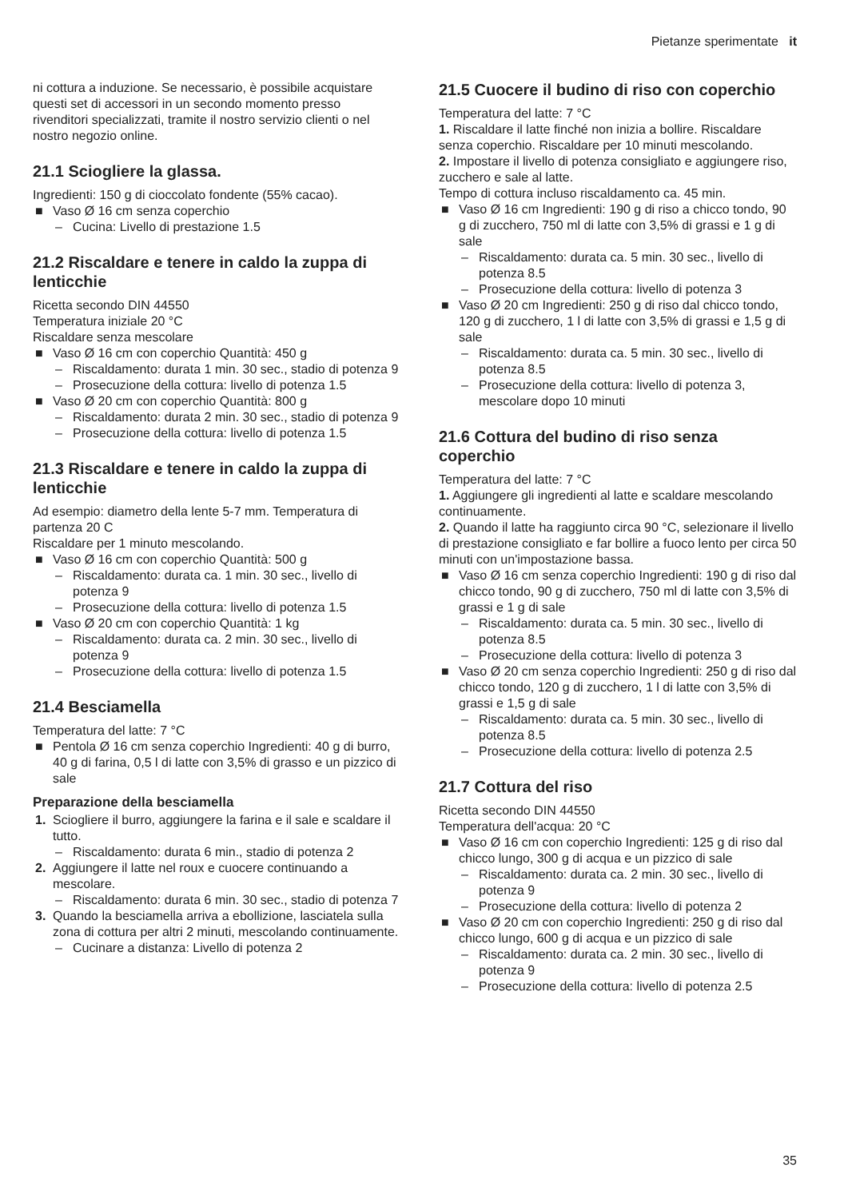Pietanze sperimentate it
ni cottura a induzione. Se necessario, è possibile acquistare questi set di accessori in un secondo momento presso rivenditori specializzati, tramite il nostro servizio clienti o nel nostro negozio online.
21.1 Sciogliere la glassa.
Ingredienti: 150 g di cioccolato fondente (55% cacao).
■ Vaso Ø 16 cm senza coperchio
– Cucina: Livello di prestazione 1.5
21.2 Riscaldare e tenere in caldo la zuppa di lenticchie
Ricetta secondo DIN 44550
Temperatura iniziale 20 °C
Riscaldare senza mescolare
■ Vaso Ø 16 cm con coperchio Quantità: 450 g
– Riscaldamento: durata 1 min. 30 sec., stadio di potenza 9
– Prosecuzione della cottura: livello di potenza 1.5
■ Vaso Ø 20 cm con coperchio Quantità: 800 g
– Riscaldamento: durata 2 min. 30 sec., stadio di potenza 9
– Prosecuzione della cottura: livello di potenza 1.5
21.3 Riscaldare e tenere in caldo la zuppa di lenticchie
Ad esempio: diametro della lente 5-7 mm. Temperatura di partenza 20 C
Riscaldare per 1 minuto mescolando.
■ Vaso Ø 16 cm con coperchio Quantità: 500 g
– Riscaldamento: durata ca. 1 min. 30 sec., livello di potenza 9
– Prosecuzione della cottura: livello di potenza 1.5
■ Vaso Ø 20 cm con coperchio Quantità: 1 kg
– Riscaldamento: durata ca. 2 min. 30 sec., livello di potenza 9
– Prosecuzione della cottura: livello di potenza 1.5
21.4 Besciamella
Temperatura del latte: 7 °C
■ Pentola Ø 16 cm senza coperchio Ingredienti: 40 g di burro, 40 g di farina, 0,5 l di latte con 3,5% di grasso e un pizzico di sale
Preparazione della besciamella
1. Sciogliere il burro, aggiungere la farina e il sale e scaldare il tutto.
– Riscaldamento: durata 6 min., stadio di potenza 2
2. Aggiungere il latte nel roux e cuocere continuando a mescolare.
– Riscaldamento: durata 6 min. 30 sec., stadio di potenza 7
3. Quando la besciamella arriva a ebollizione, lasciatela sulla zona di cottura per altri 2 minuti, mescolando continuamente.
– Cucinare a distanza: Livello di potenza 2
21.5 Cuocere il budino di riso con coperchio
Temperatura del latte: 7 °C
1. Riscaldare il latte finché non inizia a bollire. Riscaldare senza coperchio. Riscaldare per 10 minuti mescolando.
2. Impostare il livello di potenza consigliato e aggiungere riso, zucchero e sale al latte.
Tempo di cottura incluso riscaldamento ca. 45 min.
■ Vaso Ø 16 cm Ingredienti: 190 g di riso a chicco tondo, 90 g di zucchero, 750 ml di latte con 3,5% di grassi e 1 g di sale
– Riscaldamento: durata ca. 5 min. 30 sec., livello di potenza 8.5
– Prosecuzione della cottura: livello di potenza 3
■ Vaso Ø 20 cm Ingredienti: 250 g di riso dal chicco tondo, 120 g di zucchero, 1 l di latte con 3,5% di grassi e 1,5 g di sale
– Riscaldamento: durata ca. 5 min. 30 sec., livello di potenza 8.5
– Prosecuzione della cottura: livello di potenza 3, mescolare dopo 10 minuti
21.6 Cottura del budino di riso senza coperchio
Temperatura del latte: 7 °C
1. Aggiungere gli ingredienti al latte e scaldare mescolando continuamente.
2. Quando il latte ha raggiunto circa 90 °C, selezionare il livello di prestazione consigliato e far bollire a fuoco lento per circa 50 minuti con un'impostazione bassa.
■ Vaso Ø 16 cm senza coperchio Ingredienti: 190 g di riso dal chicco tondo, 90 g di zucchero, 750 ml di latte con 3,5% di grassi e 1 g di sale
– Riscaldamento: durata ca. 5 min. 30 sec., livello di potenza 8.5
– Prosecuzione della cottura: livello di potenza 3
■ Vaso Ø 20 cm senza coperchio Ingredienti: 250 g di riso dal chicco tondo, 120 g di zucchero, 1 l di latte con 3,5% di grassi e 1,5 g di sale
– Riscaldamento: durata ca. 5 min. 30 sec., livello di potenza 8.5
– Prosecuzione della cottura: livello di potenza 2.5
21.7 Cottura del riso
Ricetta secondo DIN 44550
Temperatura dell'acqua: 20 °C
■ Vaso Ø 16 cm con coperchio Ingredienti: 125 g di riso dal chicco lungo, 300 g di acqua e un pizzico di sale
– Riscaldamento: durata ca. 2 min. 30 sec., livello di potenza 9
– Prosecuzione della cottura: livello di potenza 2
■ Vaso Ø 20 cm con coperchio Ingredienti: 250 g di riso dal chicco lungo, 600 g di acqua e un pizzico di sale
– Riscaldamento: durata ca. 2 min. 30 sec., livello di potenza 9
– Prosecuzione della cottura: livello di potenza 2.5
35